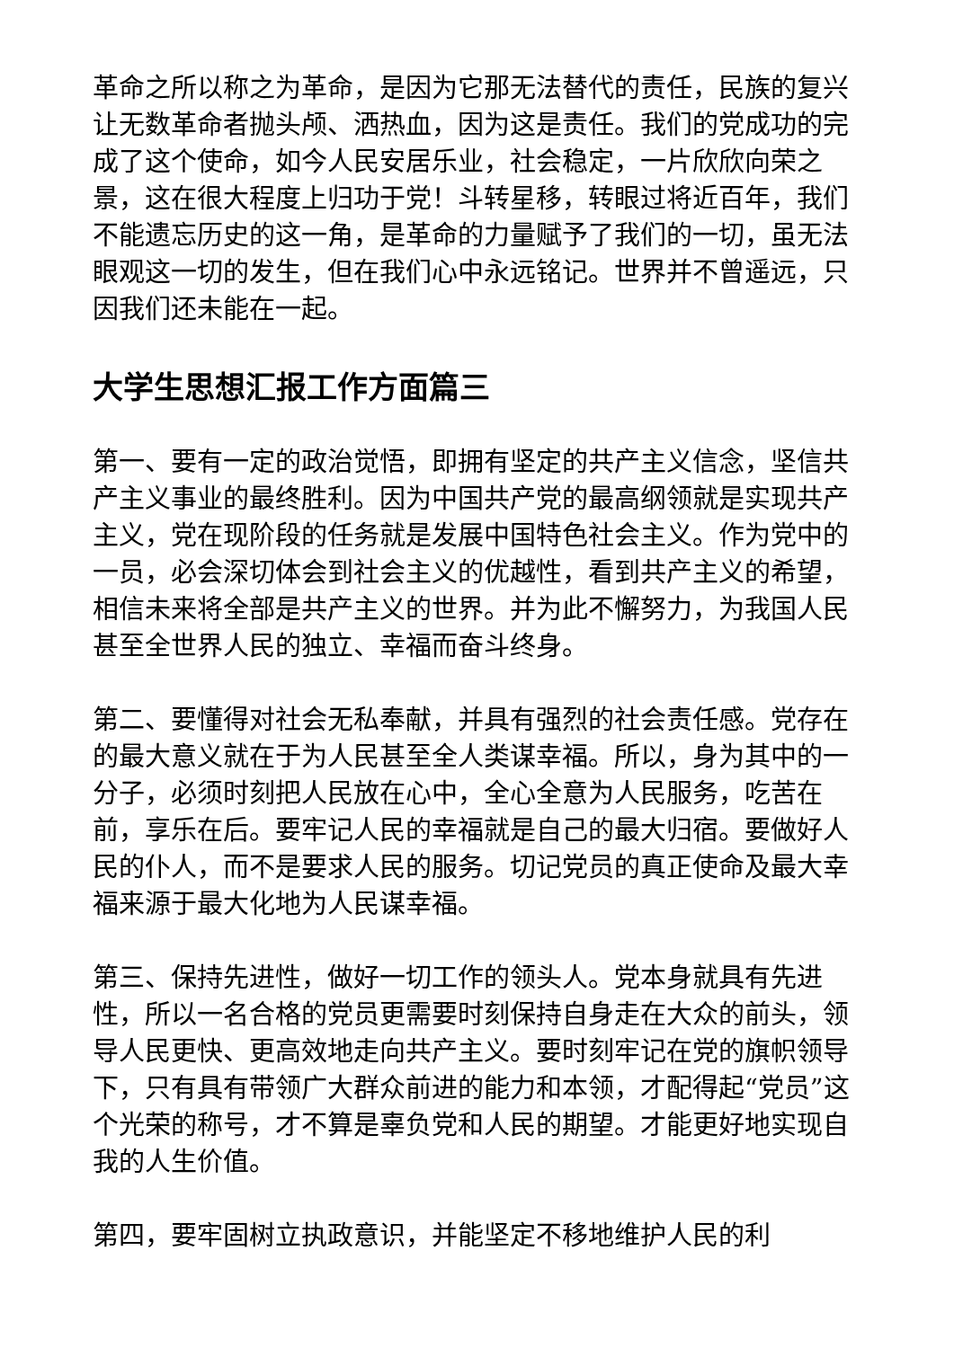革命之所以称之为革命，是因为它那无法替代的责任，民族的复兴让无数革命者抛头颅、洒热血，因为这是责任。我们的党成功的完成了这个使命，如今人民安居乐业，社会稳定，一片欣欣向荣之景，这在很大程度上归功于党！斗转星移，转眼过将近百年，我们不能遗忘历史的这一角，是革命的力量赋予了我们的一切，虽无法眼观这一切的发生，但在我们心中永远铭记。世界并不曾遥远，只因我们还未能在一起。
大学生思想汇报工作方面篇三
第一、要有一定的政治觉悟，即拥有坚定的共产主义信念，坚信共产主义事业的最终胜利。因为中国共产党的最高纲领就是实现共产主义，党在现阶段的任务就是发展中国特色社会主义。作为党中的一员，必会深切体会到社会主义的优越性，看到共产主义的希望，相信未来将全部是共产主义的世界。并为此不懈努力，为我国人民甚至全世界人民的独立、幸福而奋斗终身。
第二、要懂得对社会无私奉献，并具有强烈的社会责任感。党存在的最大意义就在于为人民甚至全人类谋幸福。所以，身为其中的一分子，必须时刻把人民放在心中，全心全意为人民服务，吃苦在前，享乐在后。要牢记人民的幸福就是自己的最大归宿。要做好人民的仆人，而不是要求人民的服务。切记党员的真正使命及最大幸福来源于最大化地为人民谋幸福。
第三、保持先进性，做好一切工作的领头人。党本身就具有先进性，所以一名合格的党员更需要时刻保持自身走在大众的前头，领导人民更快、更高效地走向共产主义。要时刻牢记在党的旗帜领导下，只有具有带领广大群众前进的能力和本领，才配得起“党员”这个光荣的称号，才不算是辜负党和人民的期望。才能更好地实现自我的人生价值。
第四，要牢固树立执政意识，并能坚定不移地维护人民的利